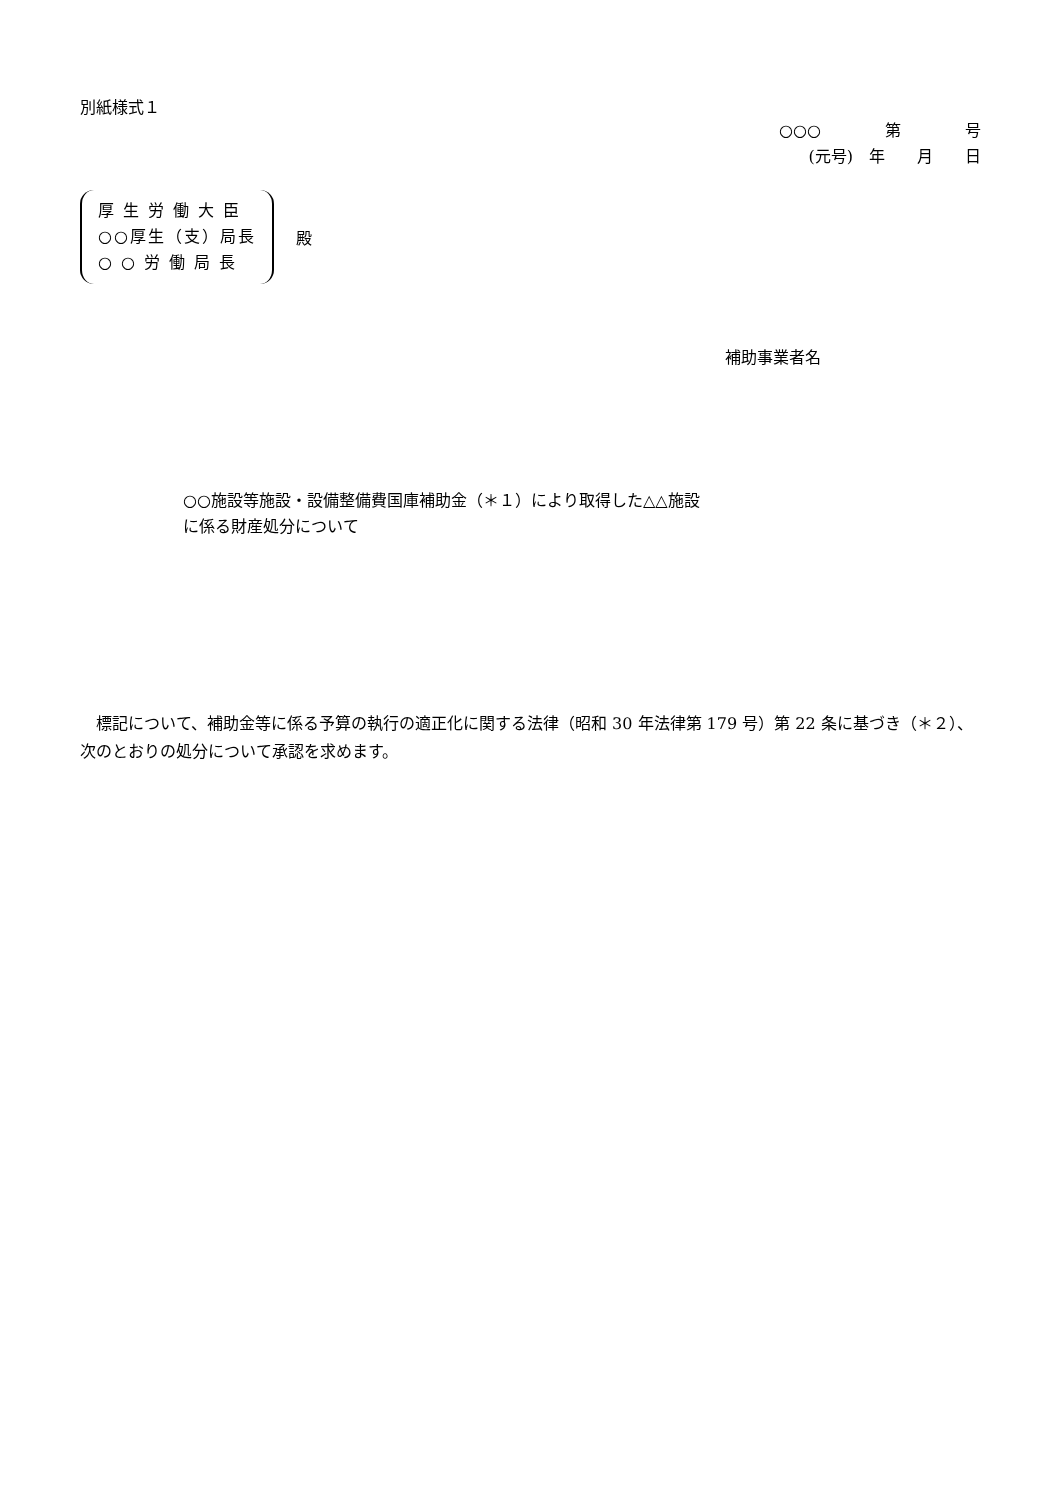別紙様式１
○○○　　　　第　　　　号
(元号)　年　　月　　日
厚 生 労 働 大 臣
○○厚生（支）局長
○ ○ 労 働 局 長
殿
補助事業者名
○○施設等施設・設備整備費国庫補助金（＊１）により取得した△△施設
に係る財産処分について
標記について、補助金等に係る予算の執行の適正化に関する法律（昭和 30 年法律第 179 号）第 22 条に基づき（＊２）、次のとおりの処分について承認を求めます。